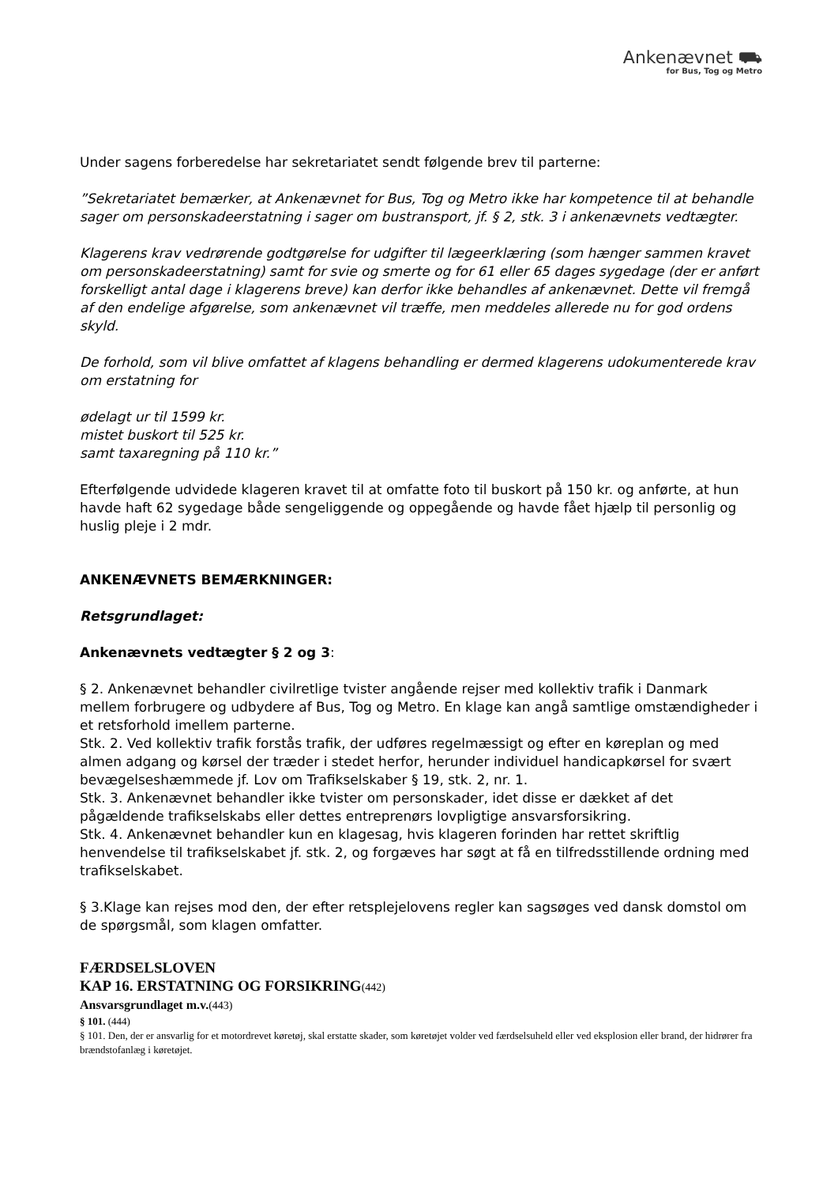Ankenævnet ⛟
for Bus, Tog og Metro
Under sagens forberedelse har sekretariatet sendt følgende brev til parterne:
”Sekretariatet bemærker, at Ankenævnet for Bus, Tog og Metro ikke har kompetence til at behandle sager om personskadeerstatning i sager om bustransport, jf. § 2, stk. 3 i ankenævnets vedtægter.
Klagerens krav vedrørende godtgørelse for udgifter til lægeerklæring (som hænger sammen kravet om personskadeerstatning) samt for svie og smerte og for 61 eller 65 dages sygedage (der er anført forskelligt antal dage i klagerens breve) kan derfor ikke behandles af ankenævnet. Dette vil fremgå af den endelige afgørelse, som ankenævnet vil træffe, men meddeles allerede nu for god ordens skyld.
De forhold, som vil blive omfattet af klagens behandling er dermed klagerens udokumenterede krav om erstatning for
ødelagt ur til 1599 kr.
mistet buskort til 525 kr.
samt taxaregning på 110 kr.”
Efterfølgende udvidede klageren kravet til at omfatte foto til buskort på 150 kr. og anførte, at hun havde haft 62 sygedage både sengeliggende og oppegående og havde fået hjælp til personlig og huslig pleje i 2 mdr.
ANKENÆVNETS BEMÆRKNINGER:
Retsgrundlaget:
Ankenævnets vedtægter § 2 og 3:
§ 2. Ankenævnet behandler civilretlige tvister angående rejser med kollektiv trafik i Danmark mellem forbrugere og udbydere af Bus, Tog og Metro. En klage kan angå samtlige omstændigheder i et retsforhold imellem parterne.
Stk. 2. Ved kollektiv trafik forstås trafik, der udføres regelmæssigt og efter en køreplan og med almen adgang og kørsel der træder i stedet herfor, herunder individuel handicapkørsel for svært bevægelseshæmmede jf. Lov om Trafikselskaber § 19, stk. 2, nr. 1.
Stk. 3. Ankenævnet behandler ikke tvister om personskader, idet disse er dækket af det pågældende trafikselskabs eller dettes entreprenørs lovpligtige ansvarsforsikring.
Stk. 4. Ankenævnet behandler kun en klagesag, hvis klageren forinden har rettet skriftlig henvendelse til trafikselskabet jf. stk. 2, og forgæves har søgt at få en tilfredsstillende ordning med trafikselskabet.
§ 3.Klage kan rejses mod den, der efter retsplejelovens regler kan sagsøges ved dansk domstol om de spørgsmål, som klagen omfatter.
FÆRDSELSLOVEN
KAP 16. ERSTATNING OG FORSIKRING(442)
Ansvarsgrundlaget m.v.(443)
§ 101. (444)
§ 101. Den, der er ansvarlig for et motordrevet køretøj, skal erstatte skader, som køretøjet volder ved færdselsuheld eller ved eksplosion eller brand, der hidrører fra brændstofanlæg i køretøjet.